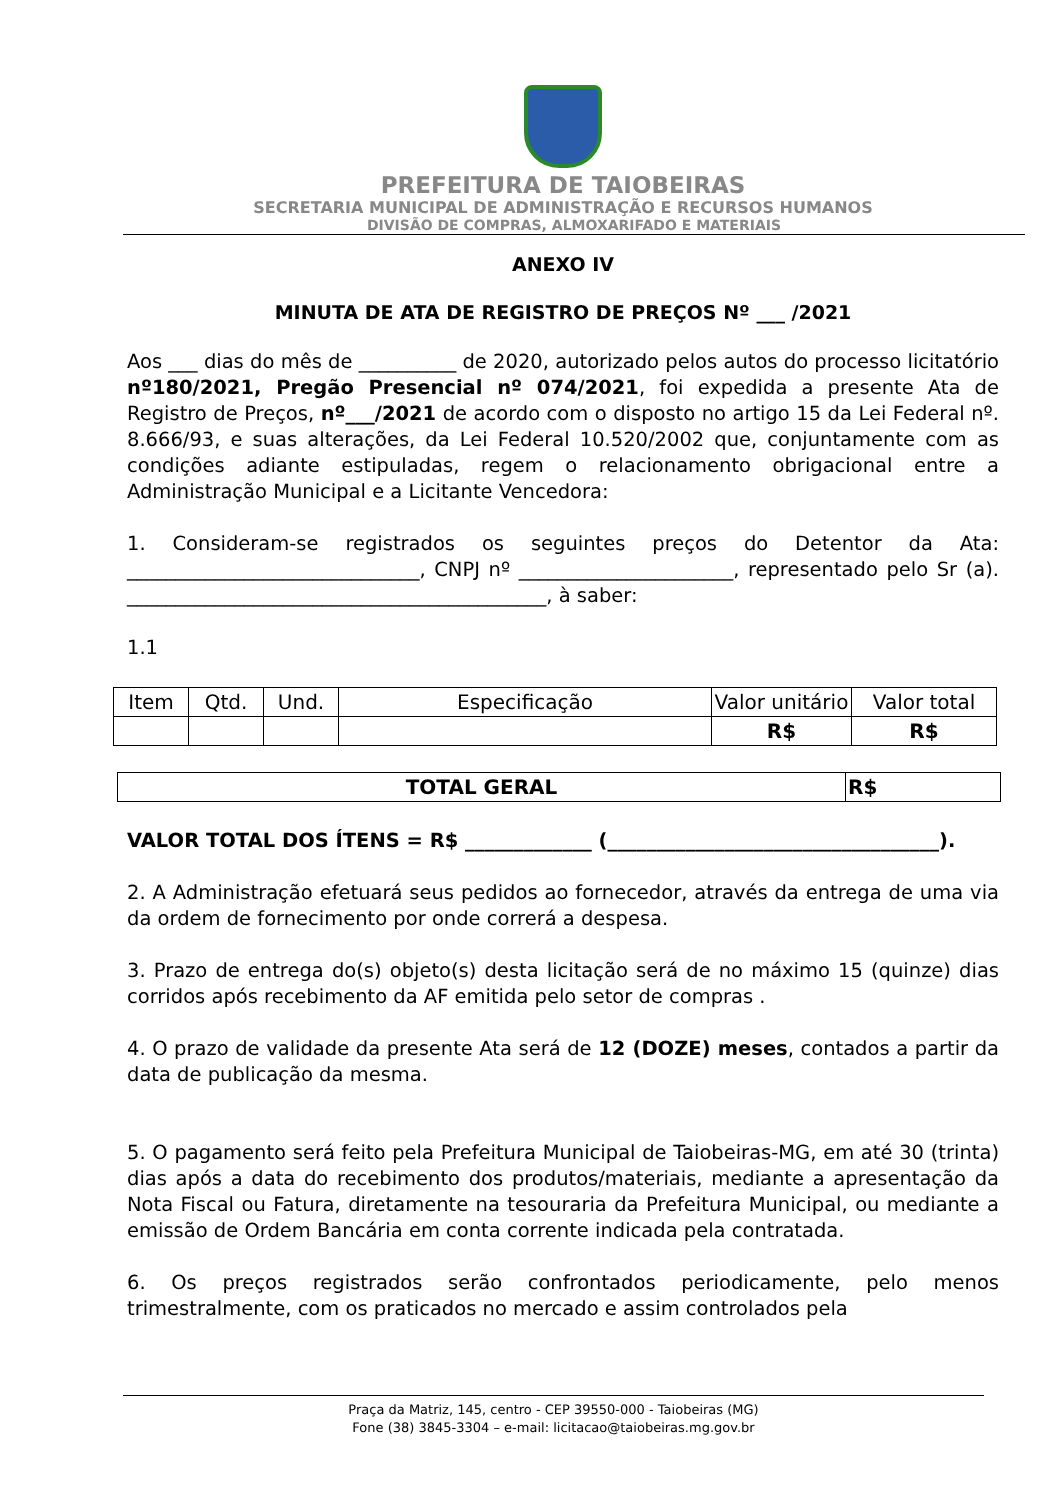PREFEITURA DE TAIOBEIRAS
SECRETARIA MUNICIPAL DE ADMINISTRAÇÃO E RECURSOS HUMANOS
DIVISÃO DE COMPRAS, ALMOXARIFADO E MATERIAIS
ANEXO IV
MINUTA DE ATA DE REGISTRO DE PREÇOS Nº ___ /2021
Aos ___ dias do mês de __________ de 2020, autorizado pelos autos do processo licitatório nº180/2021, Pregão Presencial nº 074/2021, foi expedida a presente Ata de Registro de Preços, nº___/2021 de acordo com o disposto no artigo 15 da Lei Federal nº. 8.666/93, e suas alterações, da Lei Federal 10.520/2002 que, conjuntamente com as condições adiante estipuladas, regem o relacionamento obrigacional entre a Administração Municipal e a Licitante Vencedora:
1. Consideram-se registrados os seguintes preços do Detentor da Ata: ______________________________, CNPJ nº ______________________, representado pelo Sr (a). ___________________________________________, à saber:
1.1
| Item | Qtd. | Und. | Especificação | Valor unitário | Valor total |
| --- | --- | --- | --- | --- | --- |
| | | | | R$ | R$ |
| TOTAL GERAL | R$ |
VALOR TOTAL DOS ÍTENS = R$ _____________ (__________________________________).
2. A Administração efetuará seus pedidos ao fornecedor, através da entrega de uma via da ordem de fornecimento por onde correrá a despesa.
3. Prazo de entrega do(s) objeto(s) desta licitação será de no máximo 15 (quinze) dias corridos após recebimento da AF emitida pelo setor de compras .
4. O prazo de validade da presente Ata será de 12 (DOZE) meses, contados a partir da data de publicação da mesma.
5. O pagamento será feito pela Prefeitura Municipal de Taiobeiras-MG, em até 30 (trinta) dias após a data do recebimento dos produtos/materiais, mediante a apresentação da Nota Fiscal ou Fatura, diretamente na tesouraria da Prefeitura Municipal, ou mediante a emissão de Ordem Bancária em conta corrente indicada pela contratada.
6. Os preços registrados serão confrontados periodicamente, pelo menos trimestralmente, com os praticados no mercado e assim controlados pela
Praça da Matriz, 145, centro - CEP 39550-000 - Taiobeiras (MG)
Fone (38) 3845-3304 – e-mail: licitacao@taiobeiras.mg.gov.br